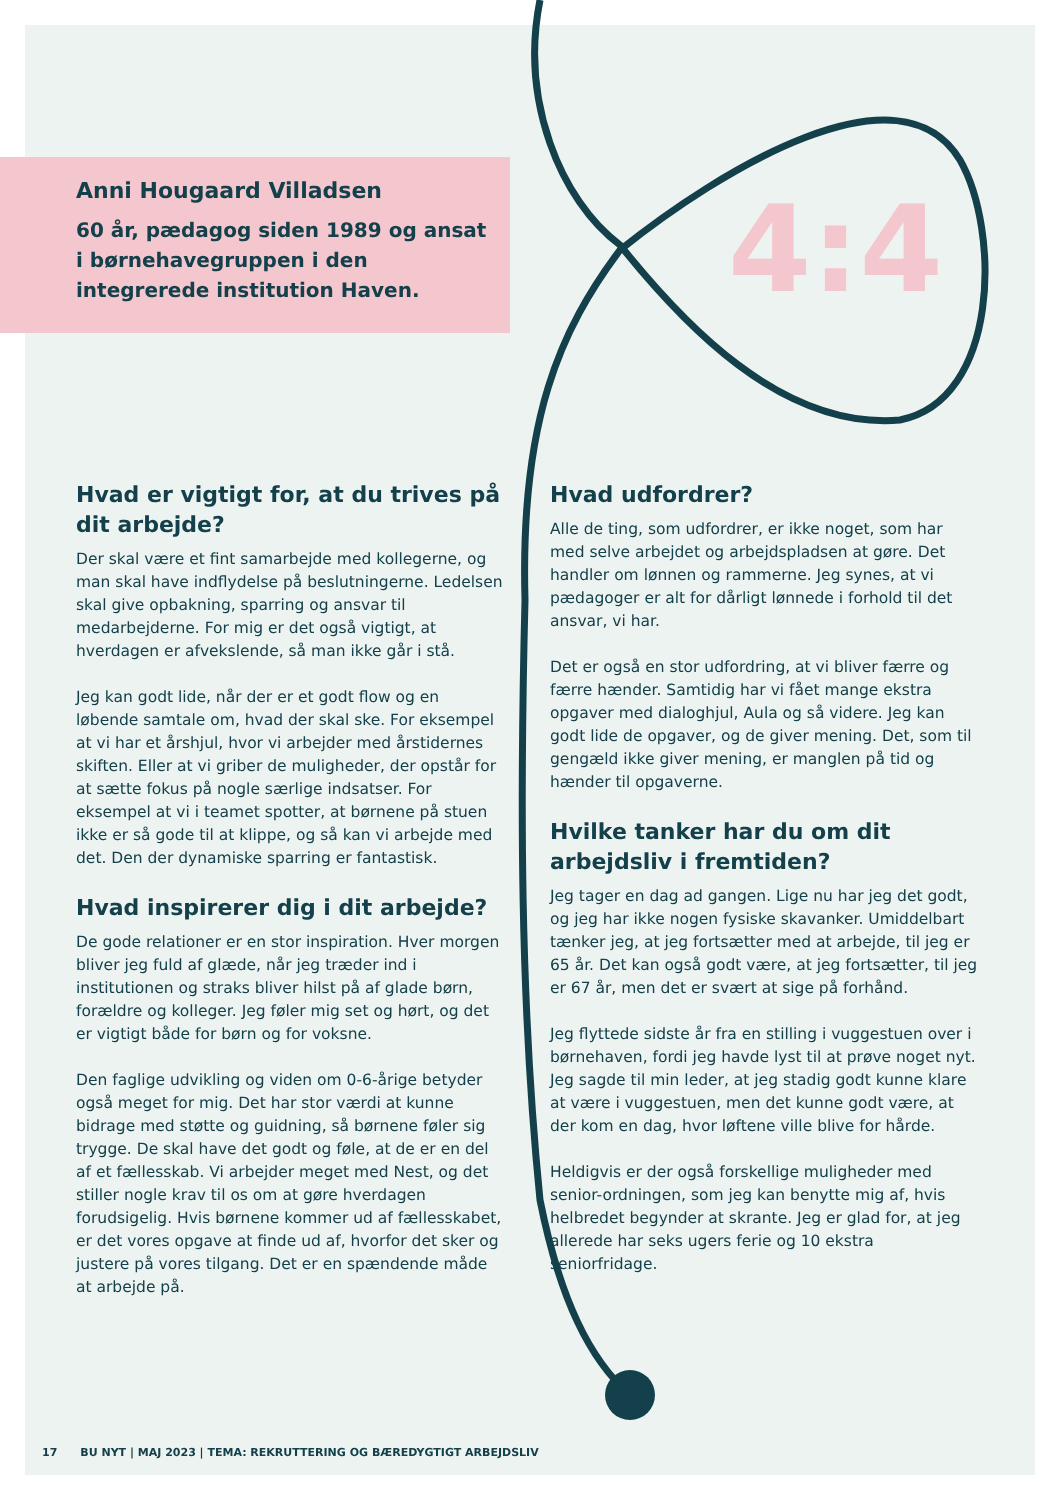4:4
Anni Hougaard Villadsen
60 år, pædagog siden 1989 og ansat i børnehavegruppen i den integrerede institution Haven.
Hvad er vigtigt for, at du trives på dit arbejde?
Der skal være et fint samarbejde med kollegerne, og man skal have indflydelse på beslutningerne. Ledelsen skal give opbakning, sparring og ansvar til medarbejderne. For mig er det også vigtigt, at hverdagen er afvekslende, så man ikke går i stå.
Jeg kan godt lide, når der er et godt flow og en løbende samtale om, hvad der skal ske. For eksempel at vi har et årshjul, hvor vi arbejder med årstidernes skiften. Eller at vi griber de muligheder, der opstår for at sætte fokus på nogle særlige indsatser. For eksempel at vi i teamet spotter, at børnene på stuen ikke er så gode til at klippe, og så kan vi arbejde med det. Den der dynamiske sparring er fantastisk.
Hvad inspirerer dig i dit arbejde?
De gode relationer er en stor inspiration. Hver morgen bliver jeg fuld af glæde, når jeg træder ind i institutionen og straks bliver hilst på af glade børn, forældre og kolleger. Jeg føler mig set og hørt, og det er vigtigt både for børn og for voksne.
Den faglige udvikling og viden om 0-6-årige betyder også meget for mig. Det har stor værdi at kunne bidrage med støtte og guidning, så børnene føler sig trygge. De skal have det godt og føle, at de er en del af et fællesskab. Vi arbejder meget med Nest, og det stiller nogle krav til os om at gøre hverdagen forudsigelig. Hvis børnene kommer ud af fællesskabet, er det vores opgave at finde ud af, hvorfor det sker og justere på vores tilgang. Det er en spændende måde at arbejde på.
Hvad udfordrer?
Alle de ting, som udfordrer, er ikke noget, som har med selve arbejdet og arbejdspladsen at gøre. Det handler om lønnen og rammerne. Jeg synes, at vi pædagoger er alt for dårligt lønnede i forhold til det ansvar, vi har.
Det er også en stor udfordring, at vi bliver færre og færre hænder. Samtidig har vi fået mange ekstra opgaver med dialoghjul, Aula og så videre. Jeg kan godt lide de opgaver, og de giver mening. Det, som til gengæld ikke giver mening, er manglen på tid og hænder til opgaverne.
Hvilke tanker har du om dit arbejdsliv i fremtiden?
Jeg tager en dag ad gangen. Lige nu har jeg det godt, og jeg har ikke nogen fysiske skavanker. Umiddelbart tænker jeg, at jeg fortsætter med at arbejde, til jeg er 65 år. Det kan også godt være, at jeg fortsætter, til jeg er 67 år, men det er svært at sige på forhånd.
Jeg flyttede sidste år fra en stilling i vuggestuen over i børnehaven, fordi jeg havde lyst til at prøve noget nyt. Jeg sagde til min leder, at jeg stadig godt kunne klare at være i vuggestuen, men det kunne godt være, at der kom en dag, hvor løftene ville blive for hårde.
Heldigvis er der også forskellige muligheder med senior-ordningen, som jeg kan benytte mig af, hvis helbredet begynder at skrante. Jeg er glad for, at jeg allerede har seks ugers ferie og 10 ekstra seniorfridage.
17 BU NYT | MAJ 2023 | TEMA: REKRUTTERING OG BÆREDYGTIGT ARBEJDSLIV